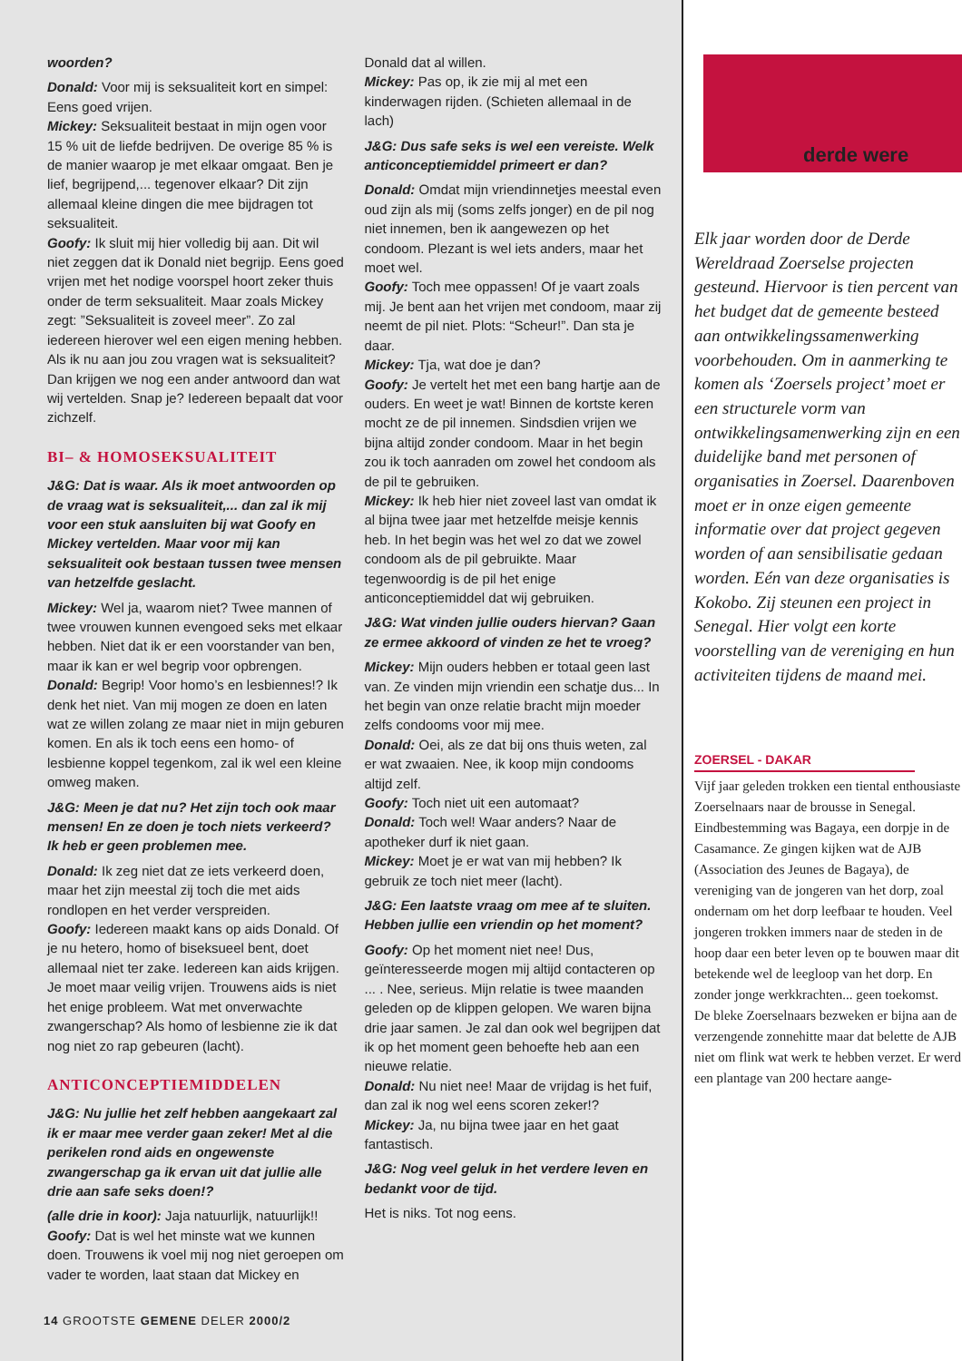woorden?
Donald: Voor mij is seksualiteit kort en simpel: Eens goed vrijen.
Mickey: Seksualiteit bestaat in mijn ogen voor 15 % uit de liefde bedrijven. De overige 85 % is de manier waarop je met elkaar omgaat. Ben je lief, begrijpend,... tegenover elkaar? Dit zijn allemaal kleine dingen die mee bijdragen tot seksualiteit.
Goofy: Ik sluit mij hier volledig bij aan. Dit wil niet zeggen dat ik Donald niet begrijp. Eens goed vrijen met het nodige voorspel hoort zeker thuis onder de term seksualiteit. Maar zoals Mickey zegt: ”Seksualiteit is zoveel meer”. Zo zal iedereen hierover wel een eigen mening hebben. Als ik nu aan jou zou vragen wat is seksualiteit? Dan krijgen we nog een ander antwoord dan wat wij vertelden. Snap je? Iedereen bepaalt dat voor zichzelf.
BI– & HOMOSEKSUALITEIT
J&G: Dat is waar. Als ik moet antwoorden op de vraag wat is seksualiteit,... dan zal ik mij voor een stuk aansluiten bij wat Goofy en Mickey vertelden. Maar voor mij kan seksualiteit ook bestaan tussen twee mensen van hetzelfde geslacht.
Mickey: Wel ja, waarom niet? Twee mannen of twee vrouwen kunnen evengoed seks met elkaar hebben. Niet dat ik er een voorstander van ben, maar ik kan er wel begrip voor opbrengen.
Donald: Begrip! Voor homo’s en lesbiennes!? Ik denk het niet. Van mij mogen ze doen en laten wat ze willen zolang ze maar niet in mijn geburen komen. En als ik toch eens een homo- of lesbienne koppel tegenkom, zal ik wel een kleine omweg maken.
J&G: Meen je dat nu? Het zijn toch ook maar mensen! En ze doen je toch niets verkeerd? Ik heb er geen problemen mee.
Donald: Ik zeg niet dat ze iets verkeerd doen, maar het zijn meestal zij toch die met aids rondlopen en het verder verspreiden.
Goofy: Iedereen maakt kans op aids Donald. Of je nu hetero, homo of biseksueel bent, doet allemaal niet ter zake. Iedereen kan aids krijgen. Je moet maar veilig vrijen. Trouwens aids is niet het enige probleem. Wat met onverwachte zwangerschap? Als homo of lesbienne zie ik dat nog niet zo rap gebeuren (lacht).
ANTICONCEPTIEMIDDELEN
J&G: Nu jullie het zelf hebben aangekaart zal ik er maar mee verder gaan zeker! Met al die perikelen rond aids en ongewenste zwangerschap ga ik ervan uit dat jullie alle drie aan safe seks doen!?
(alle drie in koor): Jaja natuurlijk, natuurlijk!!
Goofy: Dat is wel het minste wat we kunnen doen. Trouwens ik voel mij nog niet geroepen om vader te worden, laat staan dat Mickey en
Donald dat al willen.
Mickey: Pas op, ik zie mij al met een kinderwagen rijden. (Schieten allemaal in de lach)
J&G: Dus safe seks is wel een vereiste. Welk anticonceptiemiddel primeert er dan?
Donald: Omdat mijn vriendinnetjes meestal even oud zijn als mij (soms zelfs jonger) en de pil nog niet innemen, ben ik aangewezen op het condoom. Plezant is wel iets anders, maar het moet wel.
Goofy: Toch mee oppassen! Of je vaart zoals mij. Je bent aan het vrijen met condoom, maar zij neemt de pil niet. Plots: “Scheur!”. Dan sta je daar.
Mickey: Tja, wat doe je dan?
Goofy: Je vertelt het met een bang hartje aan de ouders. En weet je wat! Binnen de kortste keren mocht ze de pil innemen. Sindsdien vrijen we bijna altijd zonder condoom. Maar in het begin zou ik toch aanraden om zowel het condoom als de pil te gebruiken.
Mickey: Ik heb hier niet zoveel last van omdat ik al bijna twee jaar met hetzelfde meisje kennis heb. In het begin was het wel zo dat we zowel condoom als de pil gebruikte. Maar tegenwoordig is de pil het enige anticonceptiemiddel dat wij gebruiken.
J&G: Wat vinden jullie ouders hiervan? Gaan ze ermee akkoord of vinden ze het te vroeg?
Mickey: Mijn ouders hebben er totaal geen last van. Ze vinden mijn vriendin een schatje dus... In het begin van onze relatie bracht mijn moeder zelfs condooms voor mij mee.
Donald: Oei, als ze dat bij ons thuis weten, zal er wat zwaaien. Nee, ik koop mijn condooms altijd zelf.
Goofy: Toch niet uit een automaat?
Donald: Toch wel! Waar anders? Naar de apotheker durf ik niet gaan.
Mickey: Moet je er wat van mij hebben? Ik gebruik ze toch niet meer (lacht).
J&G: Een laatste vraag om mee af te sluiten. Hebben jullie een vriendin op het moment?
Goofy: Op het moment niet nee! Dus, geïnteresseerde mogen mij altijd contacteren op ... . Nee, serieus. Mijn relatie is twee maanden geleden op de klippen gelopen. We waren bijna drie jaar samen. Je zal dan ook wel begrijpen dat ik op het moment geen behoefte heb aan een nieuwe relatie.
Donald: Nu niet nee! Maar de vrijdag is het fuif, dan zal ik nog wel eens scoren zeker!?
Mickey: Ja, nu bijna twee jaar en het gaat fantastisch.
J&G: Nog veel geluk in het verdere leven en bedankt voor de tijd.
Het is niks. Tot nog eens.
14 GROOTSTE GEMENE DELER 2000/2
derde were
Elk jaar worden door de Derde Wereldraad Zoerselse projecten gesteund. Hiervoor is tien percent van het budget dat de gemeente besteed aan ontwikkelingssamenwerking voorbehouden. Om in aanmerking te komen als ‘Zoersels project’ moet er een structurele vorm van ontwikkelingsamenwerking zijn en een duidelijke band met personen of organisaties in Zoersel. Daarenboven moet er in onze eigen gemeente informatie over dat project gegeven worden of aan sensibilisatie gedaan worden. Eén van deze organisaties is Kokobo. Zij steunen een project in Senegal. Hier volgt een korte voorstelling van de vereniging en hun activiteiten tijdens de maand mei.
ZOERSEL - DAKAR
Vijf jaar geleden trokken een tiental enthousiaste Zoerselnaars naar de brousse in Senegal. Eindbestemming was Bagaya, een dorpje in de Casamance. Ze gingen kijken wat de AJB (Association des Jeunes de Bagaya), de vereniging van de jongeren van het dorp, zoal ondernam om het dorp leefbaar te houden. Veel jongeren trokken immers naar de steden in de hoop daar een beter leven op te bouwen maar dit betekende wel de leegloop van het dorp. En zonder jonge werkkrachten... geen toekomst.
De bleke Zoerselnaars bezweken er bijna aan de verzengende zonnehitte maar dat belette de AJB niet om flink wat werk te hebben verzet. Er werd een plantage van 200 hectare aange-